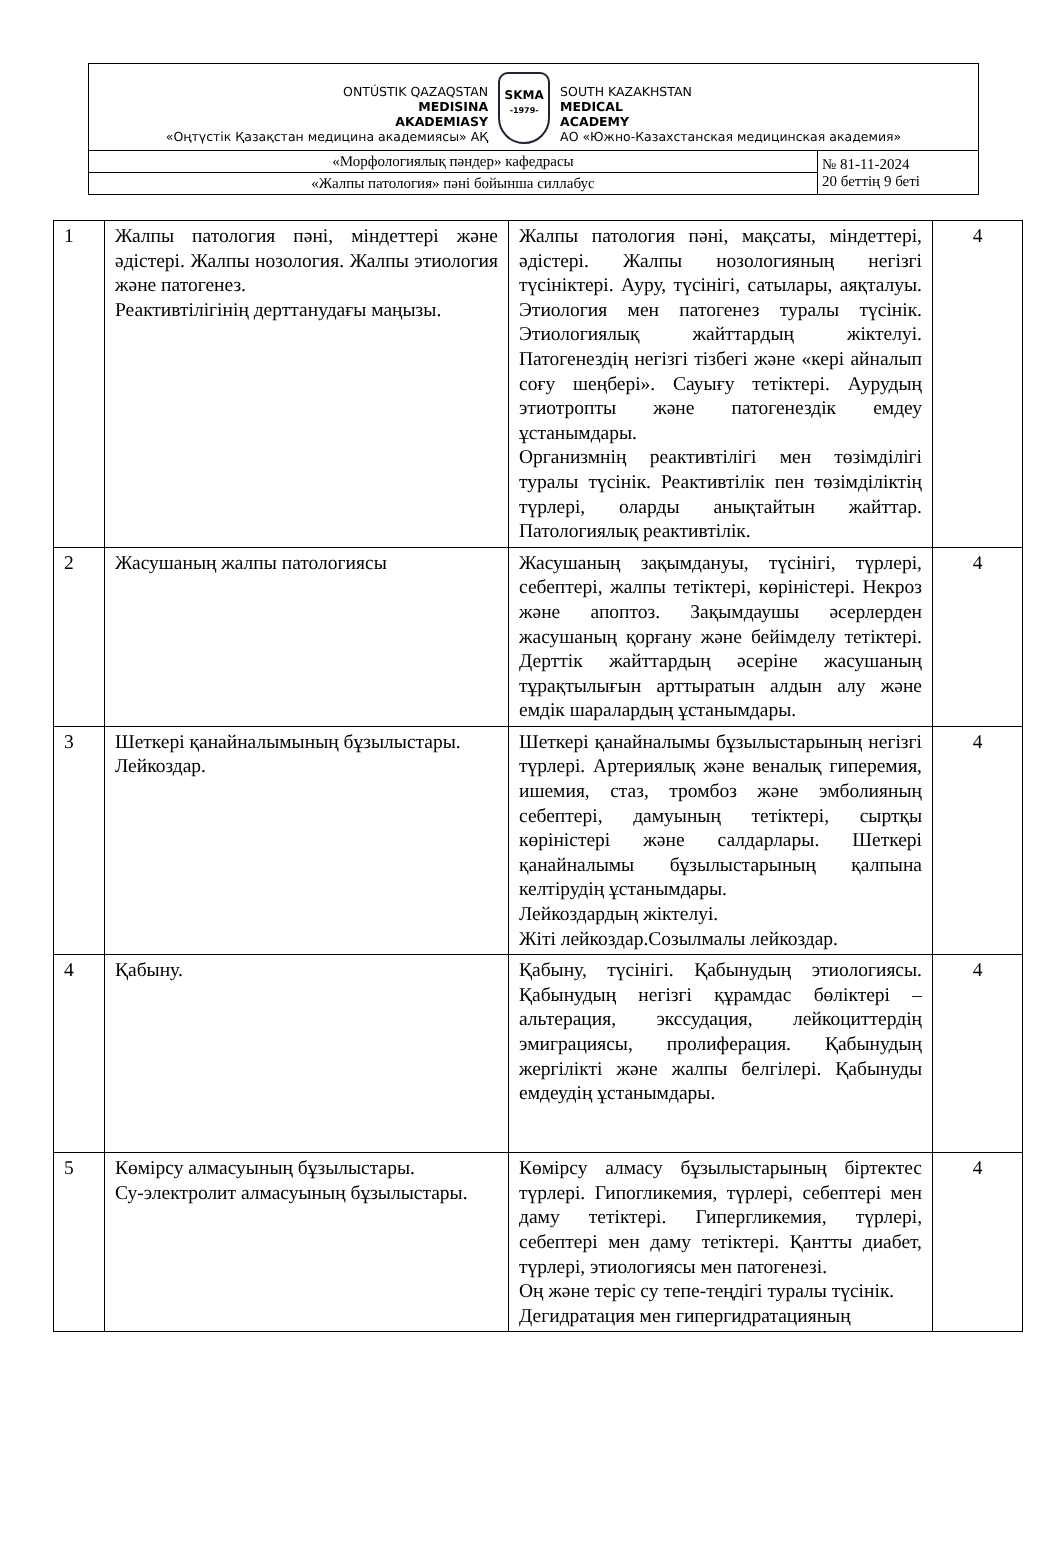| ONTÚSTIK QAZAQSTAN MEDISINA AKADEMIASY «Оңтүстік Қазақстан медицина академиясы» АҚ SKMA -1979- SOUTH KAZAKHSTAN MEDICAL ACADEMY АО «Южно-Казахстанская медицинская академия» | |
| «Морфологиялық пәндер» кафедрасы | № 81-11-2024 20 беттің 9 беті |
| «Жалпы патология» пәні бойынша силлабус | |
| 1 | Жалпы патология пәні, міндеттері және әдістері. Жалпы нозология. Жалпы этиология және патогенез. Реактивтілігінің дерттанудағы маңызы. | Жалпы патология пәні, мақсаты, міндеттері, әдістері. Жалпы нозологияның негізгі түсініктері. Ауру, түсінігі, сатылары, аяқталуы. Этиология мен патогенез туралы түсінік. Этиологиялық жайттардың жіктелуі. Патогенездің негізгі тізбегі және «кері айналып соғу шеңбері». Сауығу тетіктері. Аурудың этиотропты және патогенездік емдеу ұстанымдары. Организмнің реактивтілігі мен төзімділігі туралы түсінік. Реактивтілік пен төзімділіктің түрлері, оларды анықтайтын жайттар. Патологиялық реактивтілік. | 4 |
| 2 | Жасушаның жалпы патологиясы | Жасушаның зақымдануы, түсінігі, түрлері, себептері, жалпы тетіктері, көріністері. Некроз және апоптоз. Зақымдаушы әсерлерден жасушаның қорғану және бейімделу тетіктері. Дерттік жайттардың әсеріне жасушаның тұрақтылығын арттыратын алдын алу және емдік шаралардың ұстанымдары. | 4 |
| 3 | Шеткері қанайналымының бұзылыстары. Лейкоздар. | Шеткері қанайналымы бұзылыстарының негізгі түрлері. Артериялық және веналық гиперемия, ишемия, стаз, тромбоз және эмболияның себептері, дамуының тетіктері, сыртқы көріністері және салдарлары. Шеткері қанайналымы бұзылыстарының қалпына келтірудің ұстанымдары. Лейкоздардың жіктелуі. Жіті лейкоздар.Созылмалы лейкоздар. | 4 |
| 4 | Қабыну. | Қабыну, түсінігі. Қабынудың этиологиясы. Қабынудың негізгі құрамдас бөліктері – альтерация, экссудация, лейкоциттердің эмиграциясы, пролиферация. Қабынудың жергілікті және жалпы белгілері. Қабынуды емдеудің ұстанымдары. | 4 |
| 5 | Көмірсу алмасуының бұзылыстары. Су-электролит алмасуының бұзылыстары. | Көмірсу алмасу бұзылыстарының біртектес түрлері. Гипогликемия, түрлері, себептері мен даму тетіктері. Гипергликемия, түрлері, себептері мен даму тетіктері. Қантты диабет, түрлері, этиологиясы мен патогенезі. Оң және теріс су тепе-теңдігі туралы түсінік. Дегидратация мен гипергидратацияның | 4 |